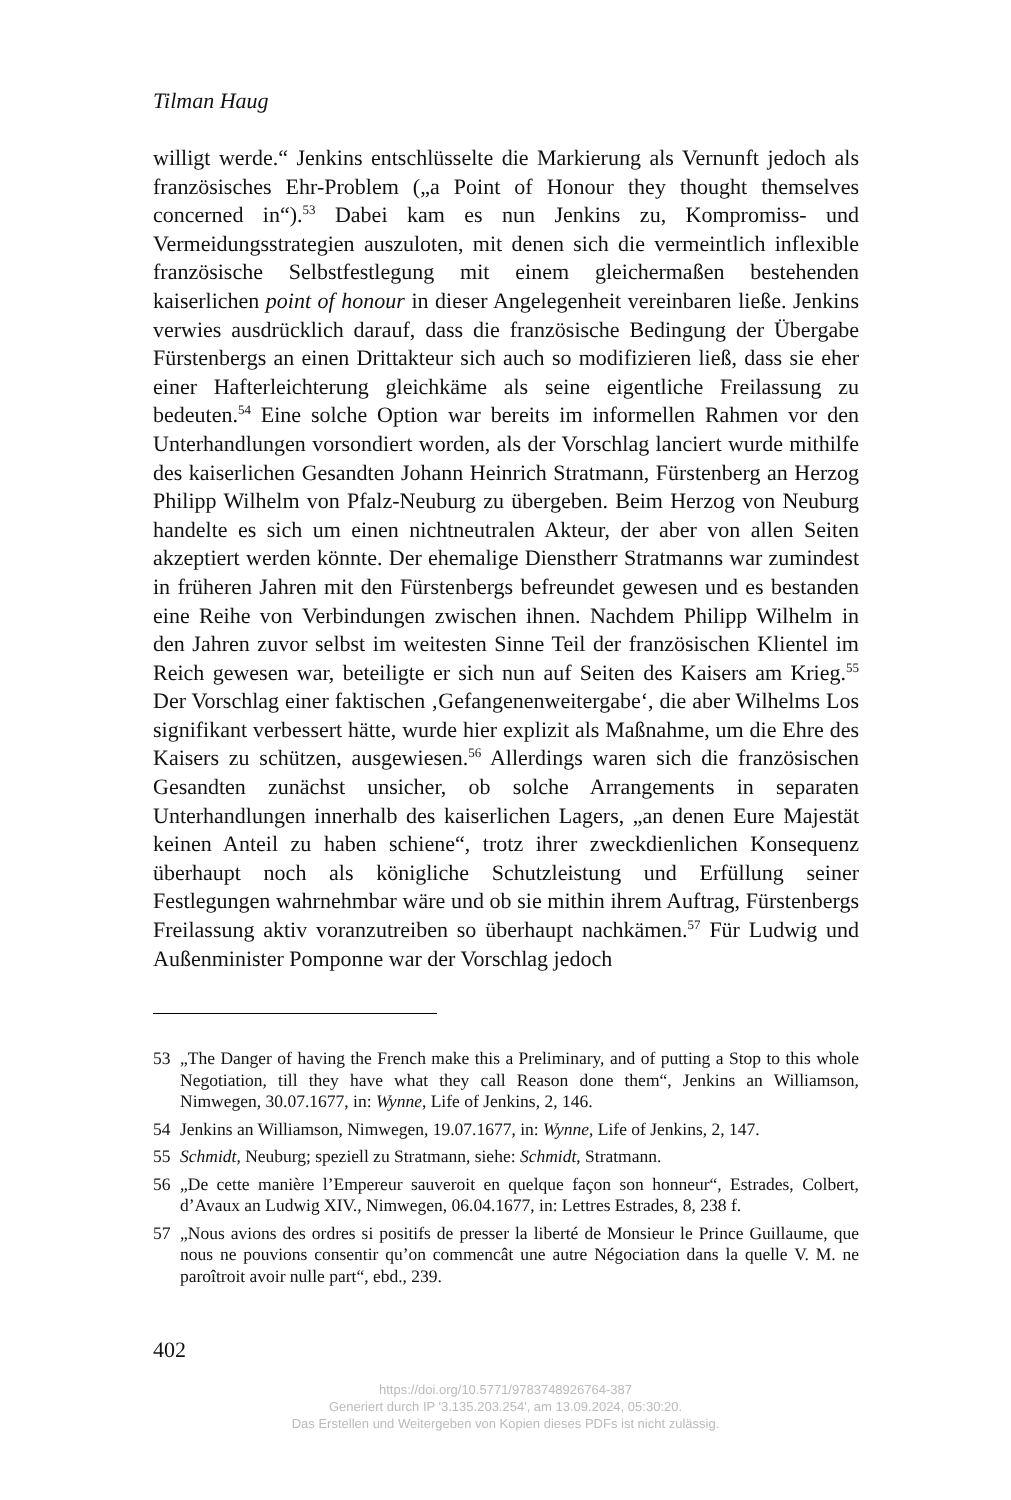Tilman Haug
willigt werde.“ Jenkins entschlüsselte die Markierung als Vernunft jedoch als französisches Ehr-Problem („a Point of Honour they thought themselves concerned in“).<sup>53</sup> Dabei kam es nun Jenkins zu, Kompromiss- und Vermeidungsstrategien auszuloten, mit denen sich die vermeintlich inflexible französische Selbstfestlegung mit einem gleichermaßen bestehenden kaiserlichen point of honour in dieser Angelegenheit vereinbaren ließe. Jenkins verwies ausdrücklich darauf, dass die französische Bedingung der Übergabe Fürstenbergs an einen Drittakteur sich auch so modifizieren ließ, dass sie eher einer Hafterleichterung gleichkäme als seine eigentliche Freilassung zu bedeuten.<sup>54</sup> Eine solche Option war bereits im informellen Rahmen vor den Unterhandlungen vorsondiert worden, als der Vorschlag lanciert wurde mithilfe des kaiserlichen Gesandten Johann Heinrich Stratmann, Fürstenberg an Herzog Philipp Wilhelm von Pfalz-Neuburg zu übergeben. Beim Herzog von Neuburg handelte es sich um einen nichtneutralen Akteur, der aber von allen Seiten akzeptiert werden könnte. Der ehemalige Dienstherr Stratmanns war zumindest in früheren Jahren mit den Fürstenbergs befreundet gewesen und es bestanden eine Reihe von Verbindungen zwischen ihnen. Nachdem Philipp Wilhelm in den Jahren zuvor selbst im weitesten Sinne Teil der französischen Klientel im Reich gewesen war, beteiligte er sich nun auf Seiten des Kaisers am Krieg.<sup>55</sup> Der Vorschlag einer faktischen ‚Gefangenenweitergabe‘, die aber Wilhelms Los signifikant verbessert hätte, wurde hier explizit als Maßnahme, um die Ehre des Kaisers zu schützen, ausgewiesen.<sup>56</sup> Allerdings waren sich die französischen Gesandten zunächst unsicher, ob solche Arrangements in separaten Unterhandlungen innerhalb des kaiserlichen Lagers, „an denen Eure Majestät keinen Anteil zu haben schiene“, trotz ihrer zweckdienlichen Konsequenz überhaupt noch als königliche Schutzleistung und Erfüllung seiner Festlegungen wahrnehmbar wäre und ob sie mithin ihrem Auftrag, Fürstenbergs Freilassung aktiv voranzutreiben so überhaupt nachkämen.<sup>57</sup> Für Ludwig und Außenminister Pomponne war der Vorschlag jedoch
53 „The Danger of having the French make this a Preliminary, and of putting a Stop to this whole Negotiation, till they have what they call Reason done them“, Jenkins an Williamson, Nimwegen, 30.07.1677, in: Wynne, Life of Jenkins, 2, 146.
54 Jenkins an Williamson, Nimwegen, 19.07.1677, in: Wynne, Life of Jenkins, 2, 147.
55 Schmidt, Neuburg; speziell zu Stratmann, siehe: Schmidt, Stratmann.
56 „De cette manière l’Empereur sauveroit en quelque façon son honneur“, Estrades, Colbert, d’Avaux an Ludwig XIV., Nimwegen, 06.04.1677, in: Lettres Estrades, 8, 238 f.
57 „Nous avions des ordres si positifs de presser la liberté de Monsieur le Prince Guillaume, que nous ne pouvions consentir qu’on commencât une autre Négociation dans la quelle V. M. ne paroîtroit avoir nulle part“, ebd., 239.
402
https://doi.org/10.5771/9783748926764-387
Generiert durch IP '3.135.203.254', am 13.09.2024, 05:30:20.
Das Erstellen und Weitergeben von Kopien dieses PDFs ist nicht zulässig.